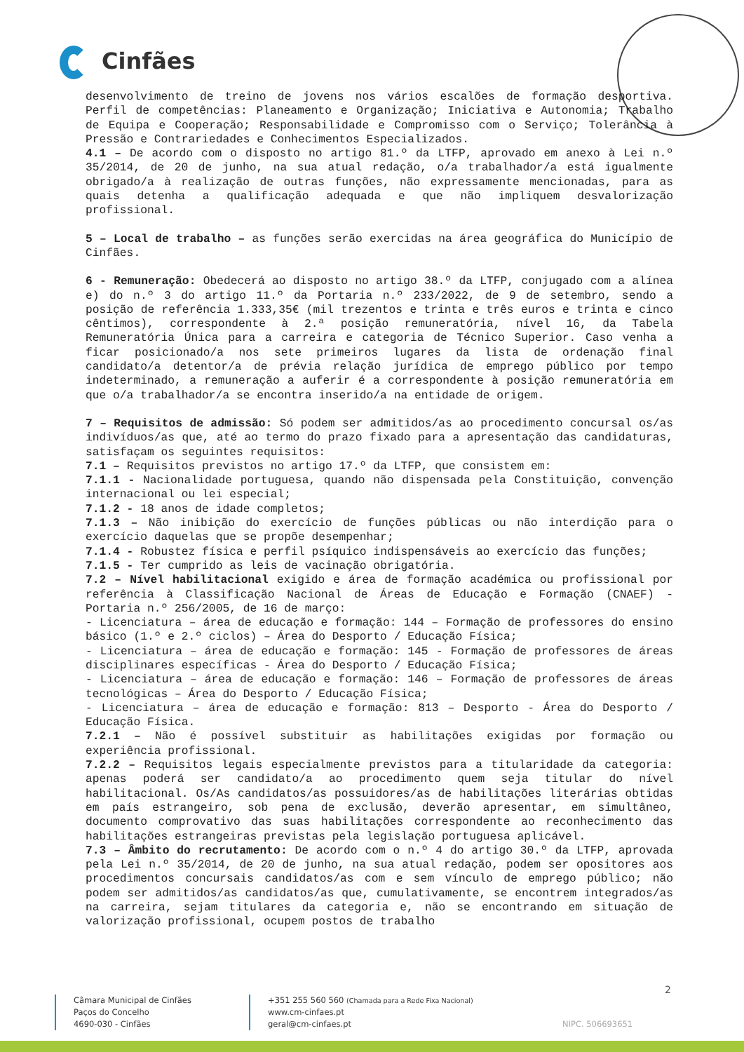Cinfães
desenvolvimento de treino de jovens nos vários escalões de formação desportiva. Perfil de competências: Planeamento e Organização; Iniciativa e Autonomia; Trabalho de Equipa e Cooperação; Responsabilidade e Compromisso com o Serviço; Tolerância à Pressão e Contrariedades e Conhecimentos Especializados.
4.1 – De acordo com o disposto no artigo 81.º da LTFP, aprovado em anexo à Lei n.º 35/2014, de 20 de junho, na sua atual redação, o/a trabalhador/a está igualmente obrigado/a à realização de outras funções, não expressamente mencionadas, para as quais detenha a qualificação adequada e que não impliquem desvalorização profissional.
5 – Local de trabalho – as funções serão exercidas na área geográfica do Município de Cinfães.
6 - Remuneração: Obedecerá ao disposto no artigo 38.º da LTFP, conjugado com a alínea e) do n.º 3 do artigo 11.º da Portaria n.º 233/2022, de 9 de setembro, sendo a posição de referência 1.333,35€ (mil trezentos e trinta e três euros e trinta e cinco cêntimos), correspondente à 2.ª posição remuneratória, nível 16, da Tabela Remuneratória Única para a carreira e categoria de Técnico Superior. Caso venha a ficar posicionado/a nos sete primeiros lugares da lista de ordenação final candidato/a detentor/a de prévia relação jurídica de emprego público por tempo indeterminado, a remuneração a auferir é a correspondente à posição remuneratória em que o/a trabalhador/a se encontra inserido/a na entidade de origem.
7 – Requisitos de admissão: Só podem ser admitidos/as ao procedimento concursal os/as indivíduos/as que, até ao termo do prazo fixado para a apresentação das candidaturas, satisfaçam os seguintes requisitos:
7.1 – Requisitos previstos no artigo 17.º da LTFP, que consistem em:
7.1.1 - Nacionalidade portuguesa, quando não dispensada pela Constituição, convenção internacional ou lei especial;
7.1.2 - 18 anos de idade completos;
7.1.3 – Não inibição do exercício de funções públicas ou não interdição para o exercício daquelas que se propõe desempenhar;
7.1.4 - Robustez física e perfil psíquico indispensáveis ao exercício das funções;
7.1.5 - Ter cumprido as leis de vacinação obrigatória.
7.2 – Nível habilitacional exigido e área de formação académica ou profissional por referência à Classificação Nacional de Áreas de Educação e Formação (CNAEF) - Portaria n.º 256/2005, de 16 de março:
- Licenciatura – área de educação e formação: 144 – Formação de professores do ensino básico (1.º e 2.º ciclos) – Área do Desporto / Educação Física;
- Licenciatura – área de educação e formação: 145 - Formação de professores de áreas disciplinares específicas - Área do Desporto / Educação Física;
- Licenciatura – área de educação e formação: 146 – Formação de professores de áreas tecnológicas – Área do Desporto / Educação Física;
- Licenciatura – área de educação e formação: 813 – Desporto - Área do Desporto / Educação Física.
7.2.1 – Não é possível substituir as habilitações exigidas por formação ou experiência profissional.
7.2.2 – Requisitos legais especialmente previstos para a titularidade da categoria: apenas poderá ser candidato/a ao procedimento quem seja titular do nível habilitacional. Os/As candidatos/as possuidores/as de habilitações literárias obtidas em país estrangeiro, sob pena de exclusão, deverão apresentar, em simultâneo, documento comprovativo das suas habilitações correspondente ao reconhecimento das habilitações estrangeiras previstas pela legislação portuguesa aplicável.
7.3 – Âmbito do recrutamento: De acordo com o n.º 4 do artigo 30.º da LTFP, aprovada pela Lei n.º 35/2014, de 20 de junho, na sua atual redação, podem ser opositores aos procedimentos concursais candidatos/as com e sem vínculo de emprego público; não podem ser admitidos/as candidatos/as que, cumulativamente, se encontrem integrados/as na carreira, sejam titulares da categoria e, não se encontrando em situação de valorização profissional, ocupem postos de trabalho
2
Câmara Municipal de Cinfães
Paços do Concelho
4690-030 - Cinfães
+351 255 560 560 (Chamada para a Rede Fixa Nacional)
www.cm-cinfaes.pt
geral@cm-cinfaes.pt
NIPC. 506693651